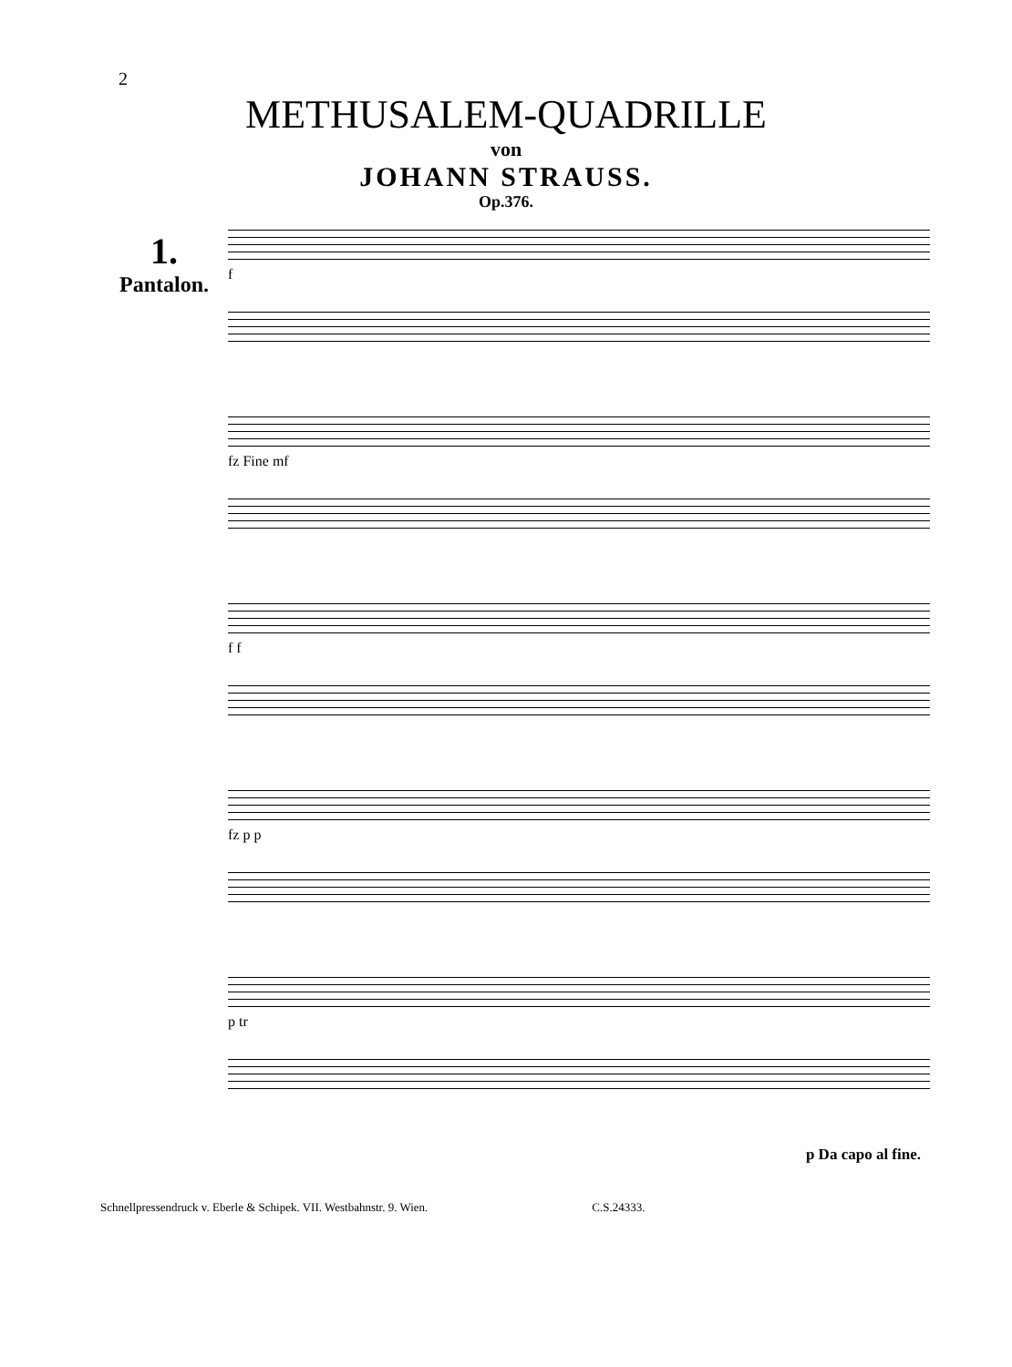2
METHUSALEM-QUADRILLE
von
JOHANN STRAUSS.
Op.376.
1.
Pantalon.
f
fz Fine mf
f f
fz p p
p tr
p Da capo al fine.
Schnellpressendruck v. Eberle & Schipek. VII. Westbahnstr. 9. Wien. C.S.24333.